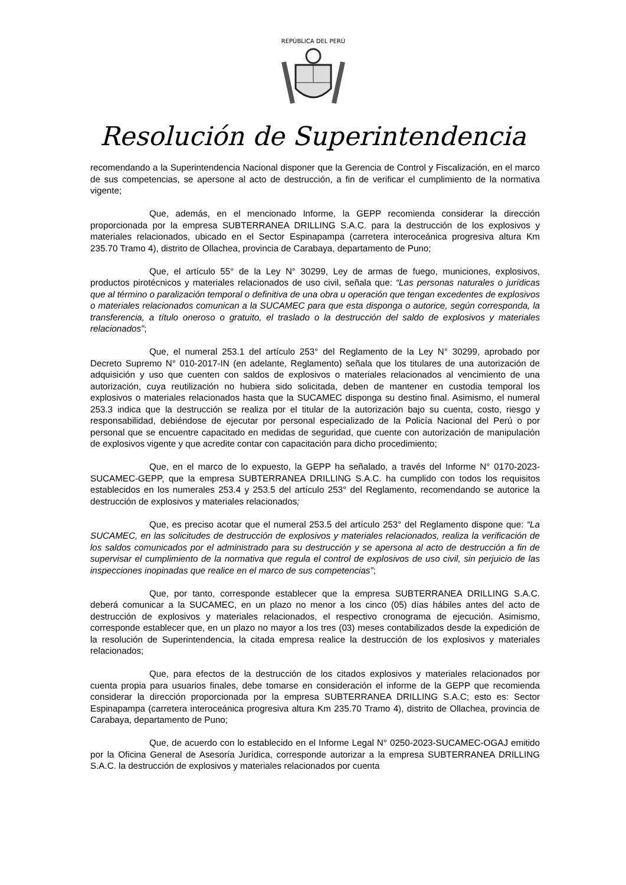REPÚBLICA DEL PERÚ
Resolución de Superintendencia
recomendando a la Superintendencia Nacional disponer que la Gerencia de Control y Fiscalización, en el marco de sus competencias, se apersone al acto de destrucción, a fin de verificar el cumplimiento de la normativa vigente;
Que, además, en el mencionado Informe, la GEPP recomienda considerar la dirección proporcionada por la empresa SUBTERRANEA DRILLING S.A.C. para la destrucción de los explosivos y materiales relacionados, ubicado en el Sector Espinapampa (carretera interoceánica progresiva altura Km 235.70 Tramo 4), distrito de Ollachea, provincia de Carabaya, departamento de Puno;
Que, el artículo 55° de la Ley N° 30299, Ley de armas de fuego, municiones, explosivos, productos pirotécnicos y materiales relacionados de uso civil, señala que: “Las personas naturales o jurídicas que al término o paralización temporal o definitiva de una obra u operación que tengan excedentes de explosivos o materiales relacionados comunican a la SUCAMEC para que esta disponga o autorice, según corresponda, la transferencia, a título oneroso o gratuito, el traslado o la destrucción del saldo de explosivos y materiales relacionados”;
Que, el numeral 253.1 del artículo 253° del Reglamento de la Ley N° 30299, aprobado por Decreto Supremo N° 010-2017-IN (en adelante, Reglamento) señala que los titulares de una autorización de adquisición y uso que cuenten con saldos de explosivos o materiales relacionados al vencimiento de una autorización, cuya reutilización no hubiera sido solicitada, deben de mantener en custodia temporal los explosivos o materiales relacionados hasta que la SUCAMEC disponga su destino final. Asimismo, el numeral 253.3 indica que la destrucción se realiza por el titular de la autorización bajo su cuenta, costo, riesgo y responsabilidad, debiéndose de ejecutar por personal especializado de la Policía Nacional del Perú o por personal que se encuentre capacitado en medidas de seguridad, que cuente con autorización de manipulación de explosivos vigente y que acredite contar con capacitación para dicho procedimiento;
Que, en el marco de lo expuesto, la GEPP ha señalado, a través del Informe N° 0170-2023-SUCAMEC-GEPP, que la empresa SUBTERRANEA DRILLING S.A.C. ha cumplido con todos los requisitos establecidos en los numerales 253.4 y 253.5 del artículo 253° del Reglamento, recomendando se autorice la destrucción de explosivos y materiales relacionados;
Que, es preciso acotar que el numeral 253.5 del artículo 253° del Reglamento dispone que: “La SUCAMEC, en las solicitudes de destrucción de explosivos y materiales relacionados, realiza la verificación de los saldos comunicados por el administrado para su destrucción y se apersona al acto de destrucción a fin de supervisar el cumplimiento de la normativa que regula el control de explosivos de uso civil, sin perjuicio de las inspecciones inopinadas que realice en el marco de sus competencias”;
Que, por tanto, corresponde establecer que la empresa SUBTERRANEA DRILLING S.A.C. deberá comunicar a la SUCAMEC, en un plazo no menor a los cinco (05) días hábiles antes del acto de destrucción de explosivos y materiales relacionados, el respectivo cronograma de ejecución. Asimismo, corresponde establecer que, en un plazo no mayor a los tres (03) meses contabilizados desde la expedición de la resolución de Superintendencia, la citada empresa realice la destrucción de los explosivos y materiales relacionados;
Que, para efectos de la destrucción de los citados explosivos y materiales relacionados por cuenta propia para usuarios finales, debe tomarse en consideración el informe de la GEPP que recomienda considerar la dirección proporcionada por la empresa SUBTERRANEA DRILLING S.A.C; esto es: Sector Espinapampa (carretera interoceánica progresiva altura Km 235.70 Tramo 4), distrito de Ollachea, provincia de Carabaya, departamento de Puno;
Que, de acuerdo con lo establecido en el Informe Legal N° 0250-2023-SUCAMEC-OGAJ emitido por la Oficina General de Asesoría Jurídica, corresponde autorizar a la empresa SUBTERRANEA DRILLING S.A.C. la destrucción de explosivos y materiales relacionados por cuenta